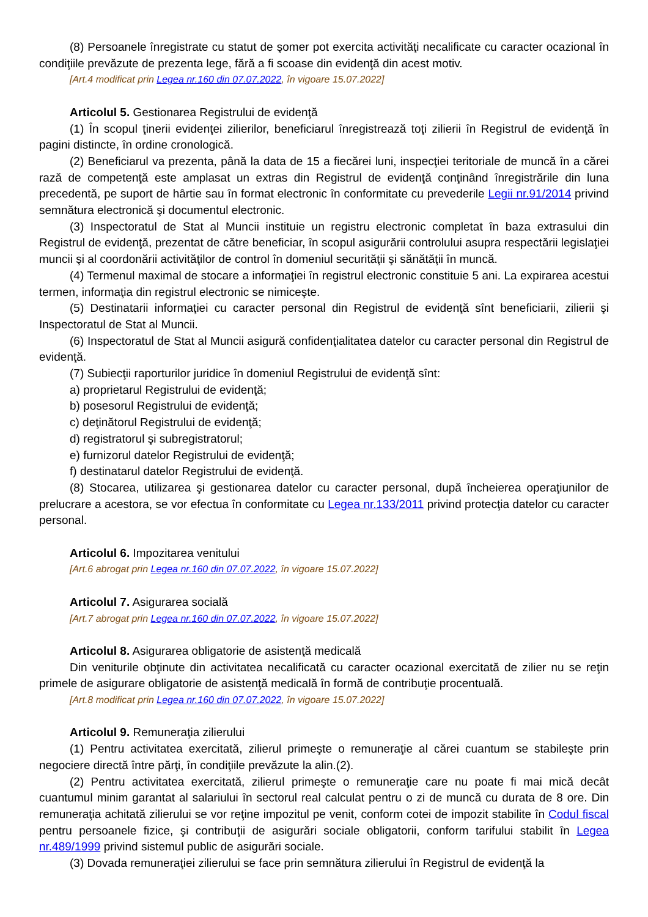(8) Persoanele înregistrate cu statut de şomer pot exercita activităţi necalificate cu caracter ocazional în condiţiile prevăzute de prezenta lege, fără a fi scoase din evidenţă din acest motiv.
[Art.4 modificat prin Legea nr.160 din 07.07.2022, în vigoare 15.07.2022]
Articolul 5. Gestionarea Registrului de evidenţă
(1) În scopul ţinerii evidenţei zilierilor, beneficiarul înregistrează toţi zilierii în Registrul de evidenţă în pagini distincte, în ordine cronologică.
(2) Beneficiarul va prezenta, până la data de 15 a fiecărei luni, inspecţiei teritoriale de muncă în a cărei rază de competenţă este amplasat un extras din Registrul de evidenţă conţinând înregistrările din luna precedentă, pe suport de hârtie sau în format electronic în conformitate cu prevederile Legii nr.91/2014 privind semnătura electronică şi documentul electronic.
(3) Inspectoratul de Stat al Muncii instituie un registru electronic completat în baza extrasului din Registrul de evidenţă, prezentat de către beneficiar, în scopul asigurării controlului asupra respectării legislaţiei muncii şi al coordonării activităţilor de control în domeniul securităţii şi sănătăţii în muncă.
(4) Termenul maximal de stocare a informaţiei în registrul electronic constituie 5 ani. La expirarea acestui termen, informaţia din registrul electronic se nimiceşte.
(5) Destinatarii informaţiei cu caracter personal din Registrul de evidenţă sînt beneficiarii, zilierii şi Inspectoratul de Stat al Muncii.
(6) Inspectoratul de Stat al Muncii asigură confidenţialitatea datelor cu caracter personal din Registrul de evidenţă.
(7) Subiecţii raporturilor juridice în domeniul Registrului de evidenţă sînt:
a) proprietarul Registrului de evidenţă;
b) posesorul Registrului de evidenţă;
c) deţinătorul Registrului de evidenţă;
d) registratorul şi subregistratorul;
e) furnizorul datelor Registrului de evidenţă;
f) destinatarul datelor Registrului de evidenţă.
(8) Stocarea, utilizarea şi gestionarea datelor cu caracter personal, după încheierea operaţiunilor de prelucrare a acestora, se vor efectua în conformitate cu Legea nr.133/2011 privind protecţia datelor cu caracter personal.
Articolul 6. Impozitarea venitului
[Art.6 abrogat prin Legea nr.160 din 07.07.2022, în vigoare 15.07.2022]
Articolul 7. Asigurarea socială
[Art.7 abrogat prin Legea nr.160 din 07.07.2022, în vigoare 15.07.2022]
Articolul 8. Asigurarea obligatorie de asistenţă medicală
Din veniturile obţinute din activitatea necalificată cu caracter ocazional exercitată de zilier nu se reţin primele de asigurare obligatorie de asistenţă medicală în formă de contribuţie procentuală.
[Art.8 modificat prin Legea nr.160 din 07.07.2022, în vigoare 15.07.2022]
Articolul 9. Remuneraţia zilierului
(1) Pentru activitatea exercitată, zilierul primeşte o remuneraţie al cărei cuantum se stabileşte prin negociere directă între părţi, în condiţiile prevăzute la alin.(2).
(2) Pentru activitatea exercitată, zilierul primeşte o remuneraţie care nu poate fi mai mică decât cuantumul minim garantat al salariului în sectorul real calculat pentru o zi de muncă cu durata de 8 ore. Din remuneraţia achitată zilierului se vor reţine impozitul pe venit, conform cotei de impozit stabilite în Codul fiscal pentru persoanele fizice, şi contribuţii de asigurări sociale obligatorii, conform tarifului stabilit în Legea nr.489/1999 privind sistemul public de asigurări sociale.
(3) Dovada remuneraţiei zilierului se face prin semnătura zilierului în Registrul de evidenţă la